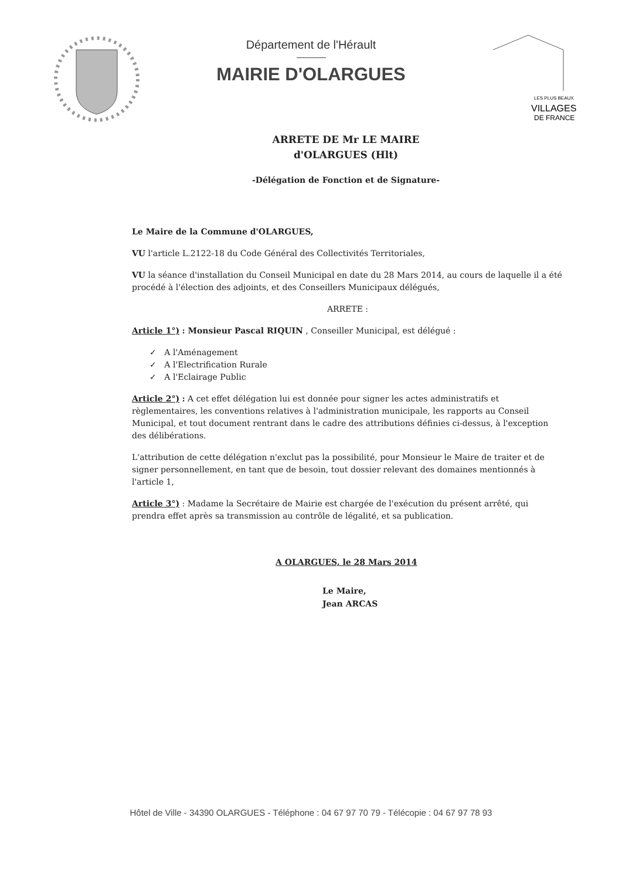Département de l'Hérault
MAIRIE D'OLARGUES
LES PLUS BEAUX
VILLAGES
DE FRANCE
ARRETE DE Mr LE MAIRE
d'OLARGUES (Hlt)
-Délégation de Fonction et de Signature-
Le Maire de la Commune d'OLARGUES,
VU l'article L.2122-18 du Code Général des Collectivités Territoriales,
VU la séance d'installation du Conseil Municipal en date du 28 Mars 2014, au cours de laquelle il a été procédé à l'élection des adjoints, et des Conseillers Municipaux délégués,
ARRETE :
Article 1°) : Monsieur Pascal RIQUIN , Conseiller Municipal, est délégué :
✓ A l'Aménagement
✓ A l'Electrification Rurale
✓ A l'Eclairage Public
Article 2°) : A cet effet délégation lui est donnée pour signer les actes administratifs et règlementaires, les conventions relatives à l'administration municipale, les rapports au Conseil Municipal, et tout document rentrant dans le cadre des attributions définies ci-dessus, à l'exception des délibérations.
L'attribution de cette délégation n'exclut pas la possibilité, pour Monsieur le Maire de traiter et de signer personnellement, en tant que de besoin, tout dossier relevant des domaines mentionnés à l'article 1,
Article 3°) : Madame la Secrétaire de Mairie est chargée de l'exécution du présent arrêté, qui prendra effet après sa transmission au contrôle de légalité, et sa publication.
A OLARGUES, le 28 Mars 2014
Le Maire,
Jean ARCAS
Hôtel de Ville - 34390 OLARGUES - Téléphone : 04 67 97 70 79 - Télécopie : 04 67 97 78 93